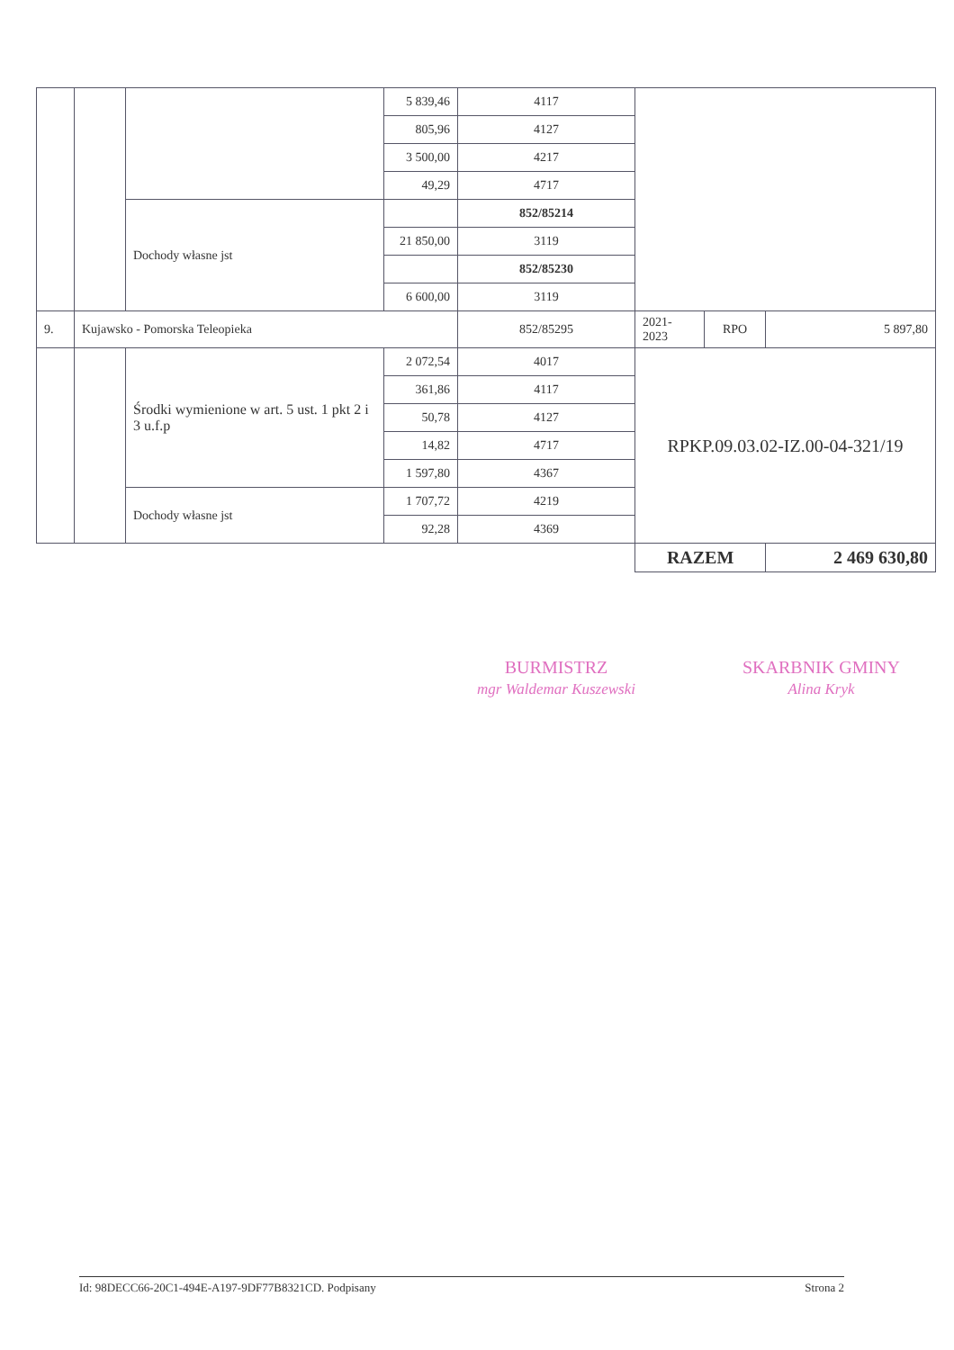| | | | 5 839,46 | 4117 | | | |
| | | | 805,96 | 4127 | | | |
| | | | 3 500,00 | 4217 | | | |
| | | | 49,29 | 4717 | | | |
| | | Dochody własne jst | | 852/85214 | | | |
| | | | 21 850,00 | 3119 | | | |
| | | | | 852/85230 | | | |
| | | | 6 600,00 | 3119 | | | |
| 9. | Kujawsko - Pomorska Teleopieka | | | 852/85295 | 2021- 2023 | RPO | 5 897,80 |
| | | Środki wymienione w art. 5 ust. 1 pkt 2 i 3 u.f.p | 2 072,54 | 4017 | RPKP.09.03.02-IZ.00-04-321/19 | | |
| | | | 361,86 | 4117 | | | |
| | | | 50,78 | 4127 | | | |
| | | | 14,82 | 4717 | | | |
| | | | 1 597,80 | 4367 | | | |
| | | Dochody własne jst | 1 707,72 | 4219 | | | |
| | | | 92,28 | 4369 | | | |
| | | | | | RAZEM | | 2 469 630,80 |
BURMISTRZ
mgr Waldemar Kuszewski
SKARBNIK GMINY
Alina Kryk
Id: 98DECC66-20C1-494E-A197-9DF77B8321CD. Podpisany Strona 2